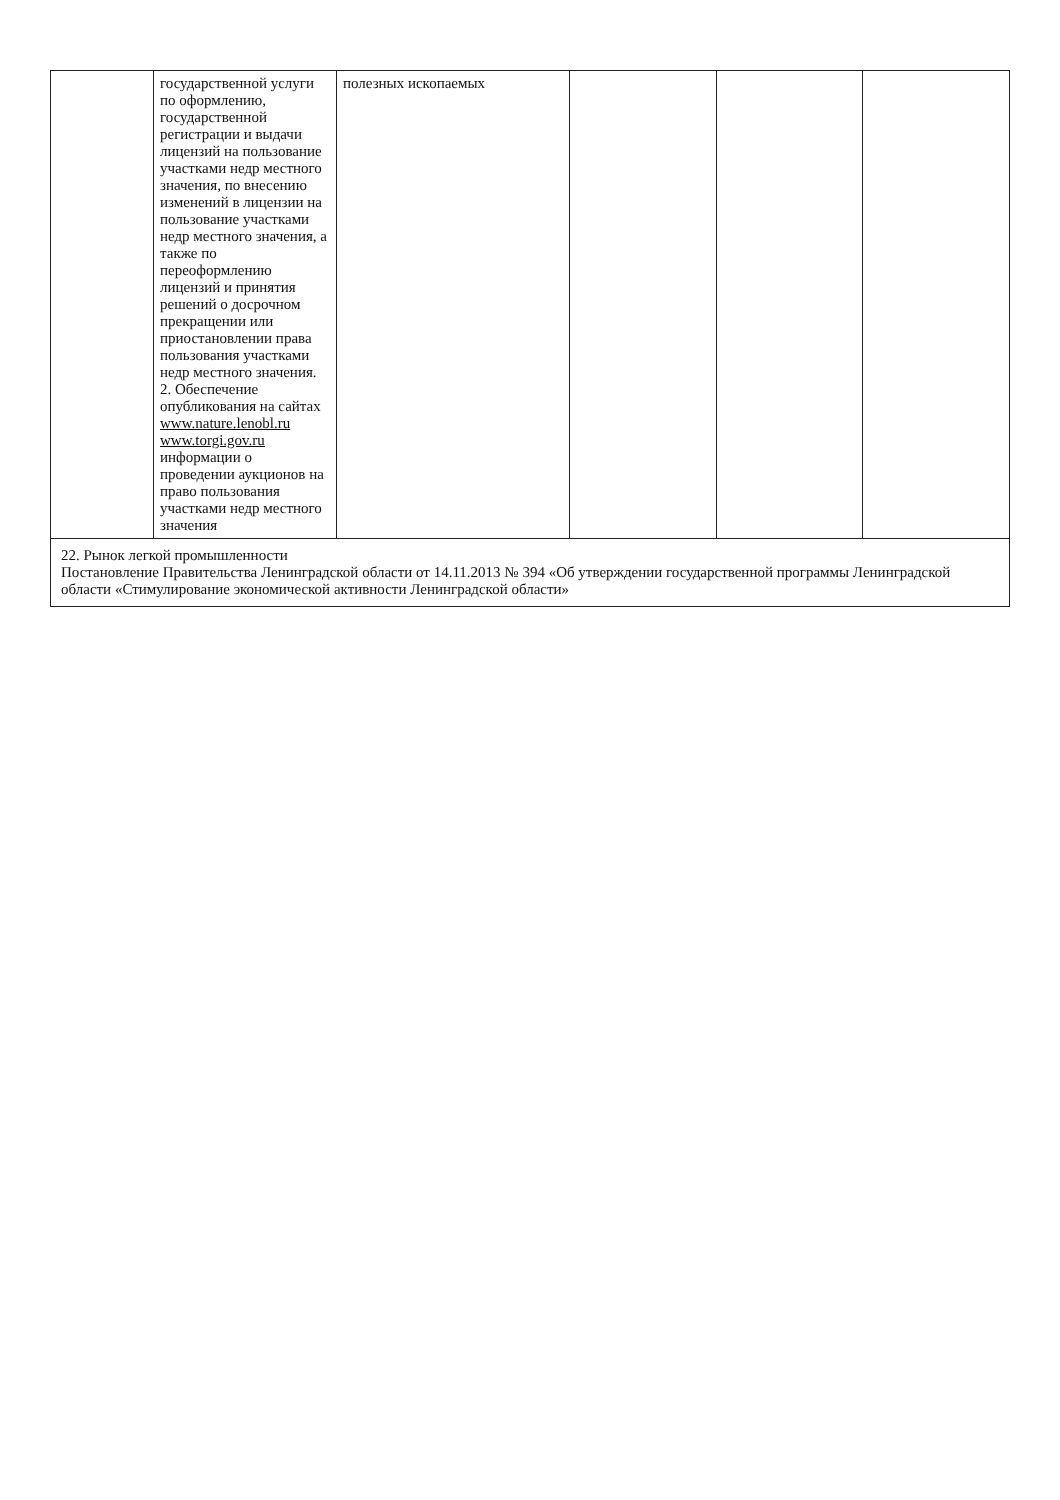| | государственной услуги по оформлению, государственной регистрации и выдачи лицензий на пользование участками недр местного значения, по внесению изменений в лицензии на пользование участками недр местного значения, а также по переоформлению лицензий и принятия решений о досрочном прекращении или приостановлении права пользования участками недр местного значения. 2. Обеспечение опубликования на сайтах www.nature.lenobl.ru www.torgi.gov.ru информации о проведении аукционов на право пользования участками недр местного значения | полезных ископаемых | | | |
| 22. Рынок легкой промышленности Постановление Правительства Ленинградской области от 14.11.2013 № 394 «Об утверждении государственной программы Ленинградской области «Стимулирование экономической активности Ленинградской области» | | | | | |